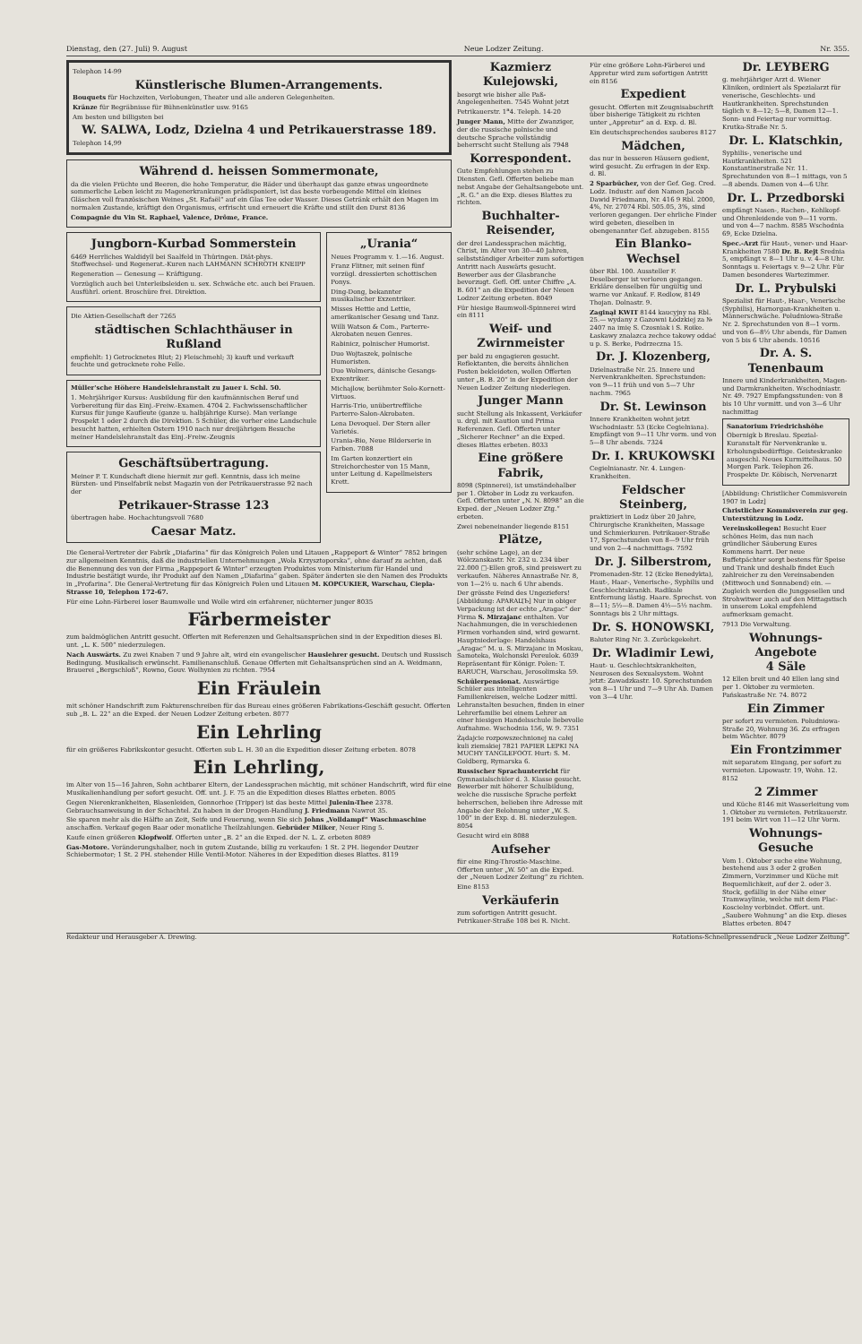Dienstag, den (27. Juli) 9. August Neue Lodzer Zeitung. Nr. 355.
Telephon 14-99
Künstlerische Blumen-Arrangements.
Bouquets für Hochzeiten, Verlobungen, Theater und alle anderen Gelegenheiten.
Kränze für Begräbnisse für Bühnenkünstler usw. 9165
Am besten und billigsten bei
W. SALWA, Lodz, Dzielna 4 und Petrikauerstrasse 189.
Telephon 14,99
Während d. heissen Sommermonate,
da die vielen Früchte und Beeren, die hohe Temperatur, die Bäder und überhaupt das ganze etwas ungeordnete sommerliche Leben leicht zu Magenerkrankungen prädisponiert, ist das beste vorbeugende Mittel ein kleines Gläschen voll französischen Weines „St. Rafaël“ auf ein Glas Tee oder Wasser. Dieses Getränk erhält den Magen im normalen Zustande, kräftigt den Organismus, erfrischt und erneuert die Kräfte und stillt den Durst 8136
Compagnie du Vin St. Raphael, Valence, Drôme, France.
Jungborn-Kurbad Sommerstein
6469 Herrliches Waldidyll bei Saalfeld in Thüringen. Diät-phys. Stoffwechsel- und Regenerat.-Kuren nach LAHMANN SCHROTH KNEIPP
Regeneration — Genesung — Kräftigung.
Vorzüglich auch bei Unterleibsleiden u. sex. Schwäche etc. auch bei Frauen. Ausführl. orient. Broschüre frei. Direktion.
Die Aktien-Gesellschaft der 7265
städtischen Schlachthäuser in Rußland
empfiehlt: 1) Getrocknetes Blut; 2) Fleischmehl; 3) kauft und verkauft feuchte und getrocknete rohe Felle.
Müller'sche Höhere Handelslehranstalt zu Jauer i. Schl. 50.
1. Mehrjähriger Kursus: Ausbildung für den kaufmännischen Beruf und Vorbereitung für das Einj.-Freiw.-Examen. 4704 2. Fachwissenschaftlicher Kursus für junge Kaufleute (ganze u. halbjährige Kurse). Man verlange Prospekt 1 oder 2 durch die Direktion. 5 Schüler, die vorher eine Landschule besucht hatten, erhielten Ostern 1910 nach nur dreijährigem Besuche meiner Handelslehranstalt das Einj.-Freiw.-Zeugnis
Geschäftsübertragung.
Meiner P. T. Kundschaft diene hiermit zur gefl. Kenntnis, dass ich meine Bürsten- und Pinselfabrik nebst Magazin von der Petrikauerstrasse 92 nach der
Petrikauer-Strasse 123
übertragen habe. Hochachtungsvoll 7680
Caesar Matz.
„Urania“
Neues Programm v. 1.—16. August.
Franz Flitner, mit seinen fünf vorzügl. dressierten schottischen Ponys.
Ding-Dong, bekannter musikalischer Exzentriker.
Misses Hettie and Lettie, amerikanischer Gesang und Tanz.
Willi Watson & Com., Parterre-Akrobaten neuen Genres.
Rabinicz, polnischer Humorist.
Duo Wojtaszek, polnische Humoristen.
Duo Wolmers, dänische Gesangs-Exzentriker.
Michajlow, berühmter Solo-Kornett-Virtuos.
Harris-Trio, unübertreffliche Parterre-Salon-Akrobaten.
Lena Devoquel. Der Stern aller Varietés.
Urania-Bio, Neue Bilderserie in Farben. 7088
Im Garten konzertiert ein Streichorchester von 15 Mann, unter Leitung d. Kapellmeisters Krett.
Die General-Vertreter der Fabrik „Diafarina“ für das Königreich Polen und Litauen „Rappeport & Winter“ 7852 bringen zur allgemeinen Kenntnis, daß die industriellen Unternehmungen „Wola Krzysztoporska“, ohne darauf zu achten, daß die Benennung des von der Firma „Rappeport & Winter“ erzeugten Produktes vom Ministerium für Handel und Industrie bestätigt wurde, ihr Produkt auf den Namen „Diafarina“ gaben. Später änderten sie den Namen des Produkts in „Profarina“. Die General-Vertretung für das Königreich Polen und Litauen M. KOPCUKIER, Warschau, Ciepla-Strasse 10, Telephon 172-67.
Für eine Lohn-Färberei loser Baumwolle und Wolle wird ein erfahrener, nüchterner junger 8035
Färbermeister
zum baldmöglichen Antritt gesucht. Offerten mit Referenzen und Gehaltsansprüchen sind in der Expedition dieses Bl. unt. „L. K. 500“ niederzulegen.
Nach Auswärts. Zu zwei Knaben 7 und 9 Jahre alt, wird ein evangelischer Hauslehrer gesucht. Deutsch und Russisch Bedingung. Musikalisch erwünscht. Familienanschluß. Genaue Offerten mit Gehaltsansprüchen sind an A. Weidmann, Brauerei „Bergschloß“, Rowno, Gouv. Wolhynien zu richten. 7954
Ein Fräulein
mit schöner Handschrift zum Fakturenschreiben für das Bureau eines größeren Fabrikations-Geschäft gesucht. Offerten sub „B. L. 22“ an die Exped. der Neuen Lodzer Zeitung erbeten. 8077
Ein Lehrling
für ein größeres Fabrikskontor gesucht. Offerten sub L. H. 30 an die Expedition dieser Zeitung erbeten. 8078
Ein Lehrling,
im Alter von 15—16 Jahren, Sohn achtbarer Eltern, der Landessprachen mächtig, mit schöner Handschrift, wird für eine Musikalienhandlung per sofort gesucht. Off. unt. J. F. 75 an die Expedition dieses Blattes erbeten. 8005
Gegen Nierenkrankheiten, Blasenleiden, Gonnorhoe (Tripper) ist das beste Mittel Julenin-Thee 2378. Gebrauchsanweisung in der Schachtel. Zu haben in der Drogen-Handlung J. Friedmann Nawrot 35.
Sie sparen mehr als die Hälfte an Zeit, Seife und Feuerung, wenn Sie sich Johns „Volldampf“ Waschmaschine anschaffen. Verkauf gegen Baar oder monatliche Theilzahlungen. Gebrüder Milker, Neuer Ring 5.
Kaufe einen größeren Klopfwolf. Offerten unter „B. 2“ an die Exped. der N. L. Z. erbeten 8089
Gas-Motore. Veränderungshalber, noch in gutem Zustande, billig zu verkaufen: 1 St. 2 PH. liegender Deutzer Schiebermotor; 1 St. 2 PH. stehender Hille Ventil-Motor. Näheres in der Expedition dieses Blattes. 8119
Kazmierz Kulejowski,
besorgt wie bisher alle Paß-Angelegenheiten. 7545 Wohnt jetzt Petrikauerstr. 1<sup>a</sup>4. Teleph. 14-20
Junger Mann, Mitte der Zwanziger, der die russische polnische und deutsche Sprache vollständig beherrscht sucht Stellung als 7948
Korrespondent.
Gute Empfehlungen stehen zu Diensten. Gefl. Offerten beliebe man nebst Angabe der Gehaltsangebote unt. „R. G.“ an die Exp. dieses Blattes zu richten.
Buchhalter-Reisender,
der drei Landessprachen mächtig, Christ, im Alter von 30—40 Jahren, selbstständiger Arbeiter zum sofortigen Antritt nach Auswärts gesucht. Bewerber aus der Glasbranche bevorzugt. Gefl. Off. unter Chiffre „A. B. 601“ an die Expedition der Neuen Lodzer Zeitung erbeten. 8049
Für hiesige Baumwoll-Spinnerei wird ein 8111
Weif- und Zwirnmeister
per bald zu engagieren gesucht. Reflektanten, die bereits ähnlichen Posten bekleideten, wollen Offerten unter „B. B. 20“ in der Expedition der Neuen Lodzer Zeitung niederlegen.
Junger Mann
sucht Stellung als Inkassent, Verkäufer u. drgl. mit Kaution und Prima Referenzen. Gefl. Offerten unter „Sicherer Rechner“ an die Exped. dieses Blattes erbeten. 8033
Eine größere Fabrik,
8098 (Spinnerei), ist umständehalber per 1. Oktober in Lodz zu verkaufen. Gefl. Offerten unter „N. N. 8098“ an die Exped. der „Neuen Lodzer Ztg.“ erbeten.
Zwei nebeneinander liegende 8151
Plätze,
(sehr schöne Lage), an der Wólczanskastr. Nr. 232 u. 234 über 22.000 □-Ellen groß, sind preiswert zu verkaufen. Näheres Annastraße Nr. 8, von 1—2½ u. nach 6 Uhr abends.
Der grösste Feind des Ungeziefers! [Abbildung: APARAЦЪ] Nur in obiger Verpackung ist der echte „Aragac“ der Firma S. Mirzajanc enthalten. Vor Nachahmungen, die in verschiedenen Firmen vorhanden sind, wird gewarnt. Hauptniederlage: Handelshaus „Aragac“ M. u. S. Mirzajanc in Moskau, Samoteka, Wolchonski Pereulok. 6039 Repräsentant für Königr. Polen: T. BARUCH, Warschau, Jerosolimska 59.
Schülerpensionat. Auswärtige Schüler aus intelligenten Familienkreisen, welche Lodzer mittl. Lehranstalten besuchen, finden in einer Lehrerfamilie bei einem Lehrer an einer hiesigen Handelsschule liebevolle Aufnahme. Wschodnia 156, W. 9. 7351
Żądajcie rozpowszechnionej na całej kuli ziemskiej 7821 PAPIER LEPKI NA MUCHY TANGLEFOOT. Hurt: S. M. Goldberg, Rymarska 6.
Russischer Sprachunterricht für Gymnasialschüler d. 3. Klasse gesucht. Bewerber mit höherer Schulbildung, welche die russische Sprache perfekt beherrschen, belieben ihre Adresse mit Angabe der Belohnung unter „W. S. 100“ in der Exp. d. Bl. niederzulegen. 8054
Gesucht wird ein 8088
Aufseher
für eine Ring-Throstle-Maschine. Offerten unter „W. 50“ an die Exped. der „Neuen Lodzer Zeitung“ zu richten.
Eine 8153
Verkäuferin
zum sofortigen Antritt gesucht. Petrikauer-Straße 108 bei R. Nicht.
Für eine größere Lohn-Färberei und Appretur wird zum sofortigen Antritt ein 8156
Expedient
gesucht. Offerten mit Zeugnisabschrift über bisherige Tätigkeit zu richten unter „Appretur“ an d. Exp. d. Bl.
Ein deutschsprechendes sauberes 8127
Mädchen,
das nur in besseren Häusern gedient, wird gesucht. Zu erfragen in der Exp. d. Bl.
2 Sparbücher, von der Gef. Geg. Cred. Lodz. Industr. auf den Namen Jacob Dawid Friedmann, Nr. 416 9 Rbl. 2000, 4%, Nr. 27074 Rbl. 505.05, 3%, sind verloren gegangen. Der ehrliche Finder wird gebeten, dieselben in obengenannter Gef. abzugeben. 8155
Ein Blanko-Wechsel
über Rbl. 100. Aussteller F. Deselberger ist verloren gegangen. Erkläre denselben für ungültig und warne vor Ankauf. F. Redlow, 8149 Thojan. Dolnastr. 9.
Zaginął KWIT 8144 kaucyjny na Rbl. 25.— wydany z Gazowni Łódzkiej za № 2407 na imię S. Czosniak i S. Roike. Łaskawy znalazca zechce takowy oddać u p. S. Berke, Podrzeczna 15.
Dr. J. Klozenberg,
Dzielnastraße Nr. 25. Innere und Nervenkrankheiten. Sprechstunden: von 9—11 früh und von 5—7 Uhr nachm. 7965
Dr. St. Lewinson
Innere Krankheiten wohnt jetzt Wschodniastr. 53 (Ecke Cegielniana). Empfängt von 9—11 Uhr vorm. und von 5—8 Uhr abends. 7324
Dr. I. KRUKOWSKI
Cegielnianastr. Nr. 4. Lungen-Krankheiten.
Feldscher Steinberg,
praktiziert in Lodz über 20 Jahre, Chirurgische Krankheiten, Massage und Schmierkuren. Petrikauer-Straße 17, Sprechstunden von 8—9 Uhr früh und von 2—4 nachmittags. 7592
Dr. J. Silberstrom,
Promenaden-Str. 12 (Ecke Benedykta), Haut-, Haar-, Venerische-, Syphilis und Geschlechtskrankh. Radikale Entfernung lästig. Haare. Sprechst. von 8—11; 5½—8. Damen 4½—5½ nachm. Sonntags bis 2 Uhr mittags.
Dr. S. HONOWSKI,
Baluter Ring Nr. 3. Zurückgekehrt.
Dr. Wladimir Lewi,
Haut- u. Geschlechtskrankheiten, Neurosen des Sexualsystem. Wohnt jetzt: Zawadzkastr. 10. Sprechstunden von 8—1 Uhr und 7—9 Uhr Ab. Damen von 3—4 Uhr.
Dr. LEYBERG
g. mehrjähriger Arzt d. Wiener Kliniken, ordiniert als Spezialarzt für venerische, Geschlechts- und Hautkrankheiten. Sprechstunden täglich v. 8—12; 5—8, Damen 12—1. Sonn- und Feiertag nur vormittag. Krutka-Straße Nr. 5.
Dr. L. Klatschkin,
Syphilis-, venerische und Hautkrankheiten. 521 Konstantinerstraße Nr. 11. Sprechstunden von 8—1 mittags, von 5—8 abends. Damen von 4—6 Uhr.
Dr. L. Przedborski
empfängt Nasen-, Rachen-, Kehlkopf- und Ohrenleidende von 9—11 vorm. und von 4—7 nachm. 8585 Wschodnia 69, Ecke Dzielna.
Spec.-Arzt für Haut-, vener- und Haar-Krankheiten 7580 Dr. B. Rejt Srednia 5, empfängt v. 8—1 Uhr u. v. 4—8 Uhr. Sonntags u. Feiertags v. 9—2 Uhr. Für Damen besonderes Wartezimmer.
Dr. L. Prybulski
Spezialist für Haut-, Haar-, Venerische (Syphilis), Harnorgan-Krankheiten u. Männerschwäche. Poludniowa-Straße Nr. 2. Sprechstunden von 8—1 vorm. und von 6—8½ Uhr abends, für Damen von 5 bis 6 Uhr abends. 10516
Dr. A. S. Tenenbaum
Innere und Kinderkrankheiten, Magen- und Darmkrankheiten. Wschodniastr. Nr. 49. 7927 Empfangsstunden: von 8 bis 10 Uhr vormitt. und von 3—6 Uhr nachmittag
Sanatorium Friedrichshöhe
Obernigk b Breslau. Spezial-Kuranstalt für Nervenkranke u. Erholungsbedürftige. Geisteskranke ausgeschl. Neues Kurmittelhaus. 50 Morgen Park. Telephon 26. Prospekte Dr. Köbisch, Nervenarzt
[Abbildung: Christlicher Commisverein 1907 in Lodz]
Christlicher Kommisverein zur geg. Unterstützung in Lodz.
Vereinskollegen! Besucht Euer schönes Heim, das nun nach gründlicher Säuberung Eures Kommens harrt. Der neue Buffetpächter sorgt bestens für Speise und Trank und deshalb findet Euch zahlreicher zu den Vereinsabenden (Mittwoch und Sonnabend) ein. — Zugleich werden die Junggesellen und Strohwitwer auch auf den Mittagstisch in unserem Lokal empfehlend aufmerksam gemacht.
7913 Die Verwaltung.
Wohnungs-Angebote
4 Säle
12 Ellen breit und 40 Ellen lang sind per 1. Oktober zu vermieten. Pańskastraße Nr. 74. 8072
Ein Zimmer
per sofort zu vermieten. Poludniowa-Straße 20, Wohnung 36. Zu erfragen beim Wächter. 8079
Ein Frontzimmer
mit separatem Eingang, per sofort zu vermieten. Lipowastr. 19, Wohn. 12. 8152
2 Zimmer
und Küche 8146 mit Wasserleitung vom 1. Oktober zu vermieten. Petrikauerstr. 191 beim Wirt von 11—12 Uhr Vorm.
Wohnungs-Gesuche
Vom 1. Oktober suche eine Wohnung, bestehend aus 3 oder 2 großen Zimmern, Vorzimmer und Küche mit Bequemlichkeit, auf der 2. oder 3. Stock, gefällig in der Nähe einer Tramwaylinie, welche mit dem Plac-Koscielny verbindet. Offert. unt. „Saubere Wohnung“ an die Exp. dieses Blattes erbeten. 8047
Redakteur und Herausgeber A. Drewing. Rotations-Schnellpressendruck „Neue Lodzer Zeitung“.